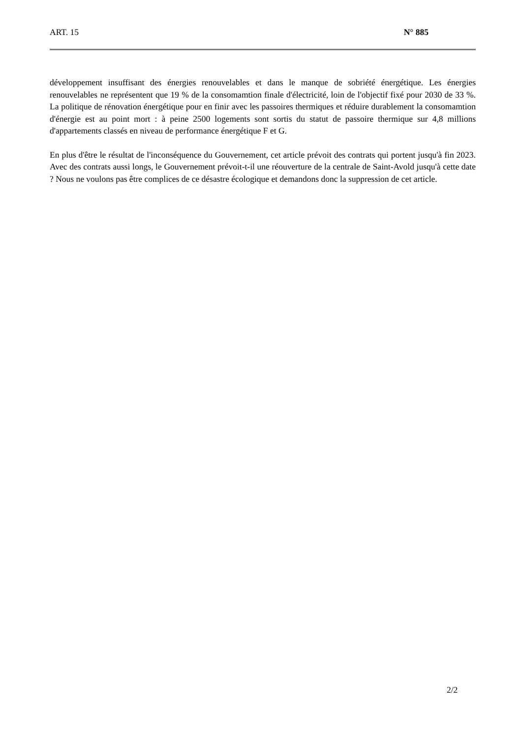ART. 15 N° 885
développement insuffisant des énergies renouvelables et dans le manque de sobriété énergétique. Les énergies renouvelables ne représentent que 19 % de la consomamtion finale d'électricité, loin de l'objectif fixé pour 2030 de 33 %. La politique de rénovation énergétique pour en finir avec les passoires thermiques et réduire durablement la consomamtion d'énergie est au point mort : à peine 2500 logements sont sortis du statut de passoire thermique sur 4,8 millions d'appartements classés en niveau de performance énergétique F et G.
En plus d'être le résultat de l'inconséquence du Gouvernement, cet article prévoit des contrats qui portent jusqu'à fin 2023. Avec des contrats aussi longs, le Gouvernement prévoit-t-il une réouverture de la centrale de Saint-Avold jusqu'à cette date ? Nous ne voulons pas être complices de ce désastre écologique et demandons donc la suppression de cet article.
2/2